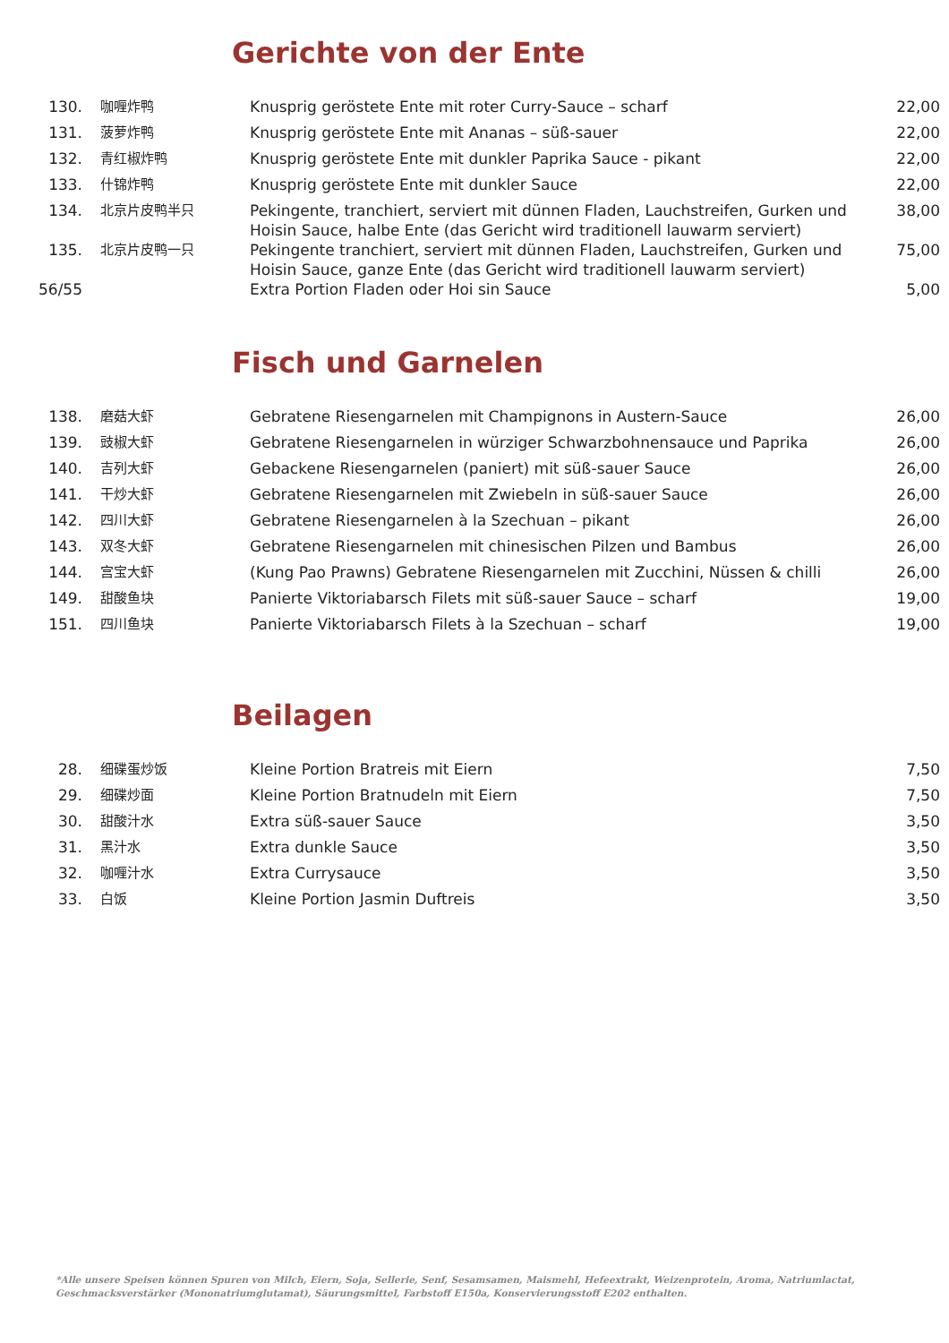Gerichte von der Ente
| 130. | 咖喱炸鸭 | Knusprig geröstete Ente mit roter Curry-Sauce – scharf | 22,00 |
| 131. | 菠萝炸鸭 | Knusprig geröstete Ente mit Ananas – süß-sauer | 22,00 |
| 132. | 青红椒炸鸭 | Knusprig geröstete Ente mit dunkler Paprika Sauce - pikant | 22,00 |
| 133. | 什锦炸鸭 | Knusprig geröstete Ente mit dunkler Sauce | 22,00 |
| 134. | 北京片皮鸭半只 | Pekingente, tranchiert, serviert mit dünnen Fladen, Lauchstreifen, Gurken und Hoisin Sauce, halbe Ente (das Gericht wird traditionell lauwarm serviert) | 38,00 |
| 135. | 北京片皮鸭一只 | Pekingente tranchiert, serviert mit dünnen Fladen, Lauchstreifen, Gurken und Hoisin Sauce, ganze Ente (das Gericht wird traditionell lauwarm serviert) | 75,00 |
| 56/55 | | Extra Portion Fladen oder Hoi sin Sauce | 5,00 |
Fisch und Garnelen
| 138. | 磨菇大虾 | Gebratene Riesengarnelen mit Champignons in Austern-Sauce | 26,00 |
| 139. | 豉椒大虾 | Gebratene Riesengarnelen in würziger Schwarzbohnensauce und Paprika | 26,00 |
| 140. | 吉列大虾 | Gebackene Riesengarnelen (paniert) mit süß-sauer Sauce | 26,00 |
| 141. | 干炒大虾 | Gebratene Riesengarnelen mit Zwiebeln in süß-sauer Sauce | 26,00 |
| 142. | 四川大虾 | Gebratene Riesengarnelen à la Szechuan – pikant | 26,00 |
| 143. | 双冬大虾 | Gebratene Riesengarnelen mit chinesischen Pilzen und Bambus | 26,00 |
| 144. | 宫宝大虾 | (Kung Pao Prawns) Gebratene Riesengarnelen mit Zucchini, Nüssen & chilli | 26,00 |
| 149. | 甜酸鱼块 | Panierte Viktoriabarsch Filets mit süß-sauer Sauce – scharf | 19,00 |
| 151. | 四川鱼块 | Panierte Viktoriabarsch Filets à la Szechuan – scharf | 19,00 |
Beilagen
| 28. | 细碟蛋炒饭 | Kleine Portion Bratreis mit Eiern | 7,50 |
| 29. | 细碟炒面 | Kleine Portion Bratnudeln mit Eiern | 7,50 |
| 30. | 甜酸汁水 | Extra süß-sauer Sauce | 3,50 |
| 31. | 黑汁水 | Extra dunkle Sauce | 3,50 |
| 32. | 咖喱汁水 | Extra Currysauce | 3,50 |
| 33. | 白饭 | Kleine Portion Jasmin Duftreis | 3,50 |
*Alle unsere Speisen können Spuren von Milch, Eiern, Soja, Sellerie, Senf, Sesamsamen, Maismehl, Hefeextrakt, Weizenprotein, Aroma, Natriumlactat, Geschmacksverstärker (Mononatriumglutamat), Säurungsmittel, Farbstoff E150a, Konservierungsstoff E202 enthalten.